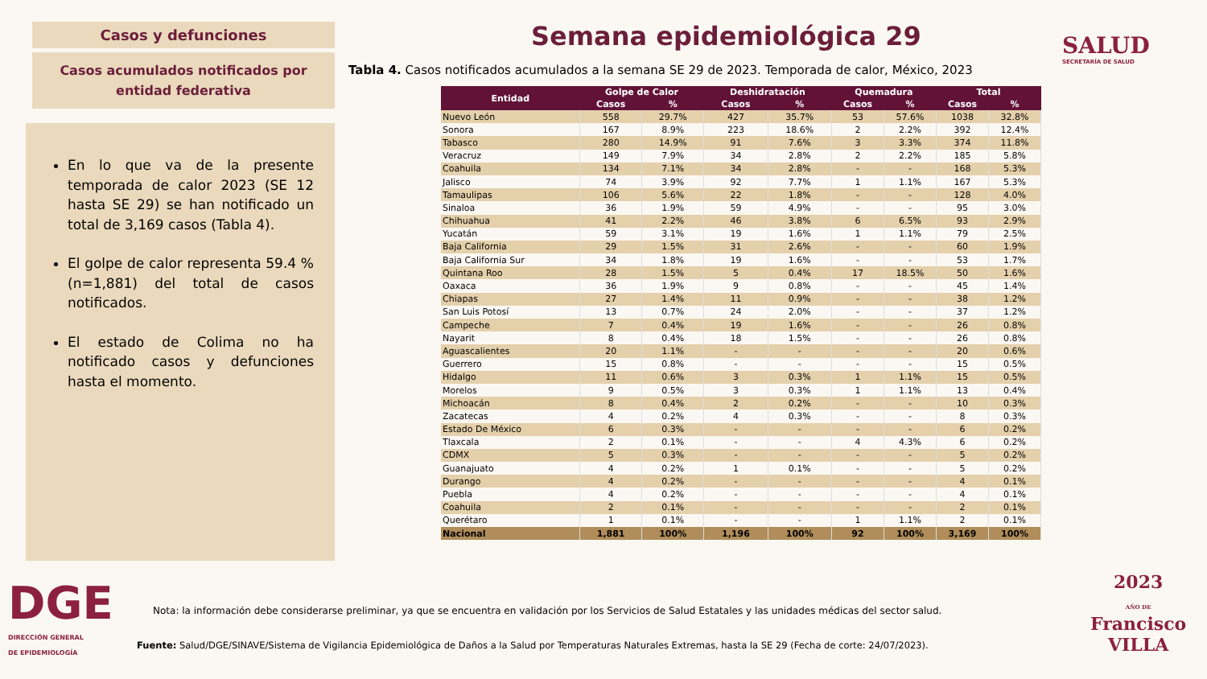Casos y defunciones
Casos acumulados notificados por entidad federativa
En lo que va de la presente temporada de calor 2023 (SE 12 hasta SE 29) se han notificado un total de 3,169 casos (Tabla 4).
El golpe de calor representa 59.4 % (n=1,881) del total de casos notificados.
El estado de Colima no ha notificado casos y defunciones hasta el momento.
Semana epidemiológica 29 SALUD
SECRETARÍA DE SALUD
Tabla 4. Casos notificados acumulados a la semana SE 29 de 2023. Temporada de calor, México, 2023
| Entidad | Golpe de Calor | | Deshidratación | | Quemadura | | Total | |
| --- | --- | --- | --- | --- | --- | --- | --- | --- |
| | Casos | % | Casos | % | Casos | % | Casos | % |
| Nuevo León | 558 | 29.7% | 427 | 35.7% | 53 | 57.6% | 1038 | 32.8% |
| Sonora | 167 | 8.9% | 223 | 18.6% | 2 | 2.2% | 392 | 12.4% |
| Tabasco | 280 | 14.9% | 91 | 7.6% | 3 | 3.3% | 374 | 11.8% |
| Veracruz | 149 | 7.9% | 34 | 2.8% | 2 | 2.2% | 185 | 5.8% |
| Coahuila | 134 | 7.1% | 34 | 2.8% | - | - | 168 | 5.3% |
| Jalisco | 74 | 3.9% | 92 | 7.7% | 1 | 1.1% | 167 | 5.3% |
| Tamaulipas | 106 | 5.6% | 22 | 1.8% | - | - | 128 | 4.0% |
| Sinaloa | 36 | 1.9% | 59 | 4.9% | - | - | 95 | 3.0% |
| Chihuahua | 41 | 2.2% | 46 | 3.8% | 6 | 6.5% | 93 | 2.9% |
| Yucatán | 59 | 3.1% | 19 | 1.6% | 1 | 1.1% | 79 | 2.5% |
| Baja California | 29 | 1.5% | 31 | 2.6% | - | - | 60 | 1.9% |
| Baja California Sur | 34 | 1.8% | 19 | 1.6% | - | - | 53 | 1.7% |
| Quintana Roo | 28 | 1.5% | 5 | 0.4% | 17 | 18.5% | 50 | 1.6% |
| Oaxaca | 36 | 1.9% | 9 | 0.8% | - | - | 45 | 1.4% |
| Chiapas | 27 | 1.4% | 11 | 0.9% | - | - | 38 | 1.2% |
| San Luis Potosí | 13 | 0.7% | 24 | 2.0% | - | - | 37 | 1.2% |
| Campeche | 7 | 0.4% | 19 | 1.6% | - | - | 26 | 0.8% |
| Nayarit | 8 | 0.4% | 18 | 1.5% | - | - | 26 | 0.8% |
| Aguascalientes | 20 | 1.1% | - | - | - | - | 20 | 0.6% |
| Guerrero | 15 | 0.8% | - | - | - | - | 15 | 0.5% |
| Hidalgo | 11 | 0.6% | 3 | 0.3% | 1 | 1.1% | 15 | 0.5% |
| Morelos | 9 | 0.5% | 3 | 0.3% | 1 | 1.1% | 13 | 0.4% |
| Michoacán | 8 | 0.4% | 2 | 0.2% | - | - | 10 | 0.3% |
| Zacatecas | 4 | 0.2% | 4 | 0.3% | - | - | 8 | 0.3% |
| Estado De México | 6 | 0.3% | - | - | - | - | 6 | 0.2% |
| Tlaxcala | 2 | 0.1% | - | - | 4 | 4.3% | 6 | 0.2% |
| CDMX | 5 | 0.3% | - | - | - | - | 5 | 0.2% |
| Guanajuato | 4 | 0.2% | 1 | 0.1% | - | - | 5 | 0.2% |
| Durango | 4 | 0.2% | - | - | - | - | 4 | 0.1% |
| Puebla | 4 | 0.2% | - | - | - | - | 4 | 0.1% |
| Coahuila | 2 | 0.1% | - | - | - | - | 2 | 0.1% |
| Querétaro | 1 | 0.1% | - | - | 1 | 1.1% | 2 | 0.1% |
| Nacional | 1,881 | 100% | 1,196 | 100% | 92 | 100% | 3,169 | 100% |
DGE
DIRECCIÓN GENERAL
DE EPIDEMIOLOGÍA
Nota: la información debe considerarse preliminar, ya que se encuentra en validación por los Servicios de Salud Estatales y las unidades médicas del sector salud.
Fuente: Salud/DGE/SINAVE/Sistema de Vigilancia Epidemiológica de Daños a la Salud por Temperaturas Naturales Extremas, hasta la SE 29 (Fecha de corte: 24/07/2023).
2023
AÑO DE
Francisco
VILLA